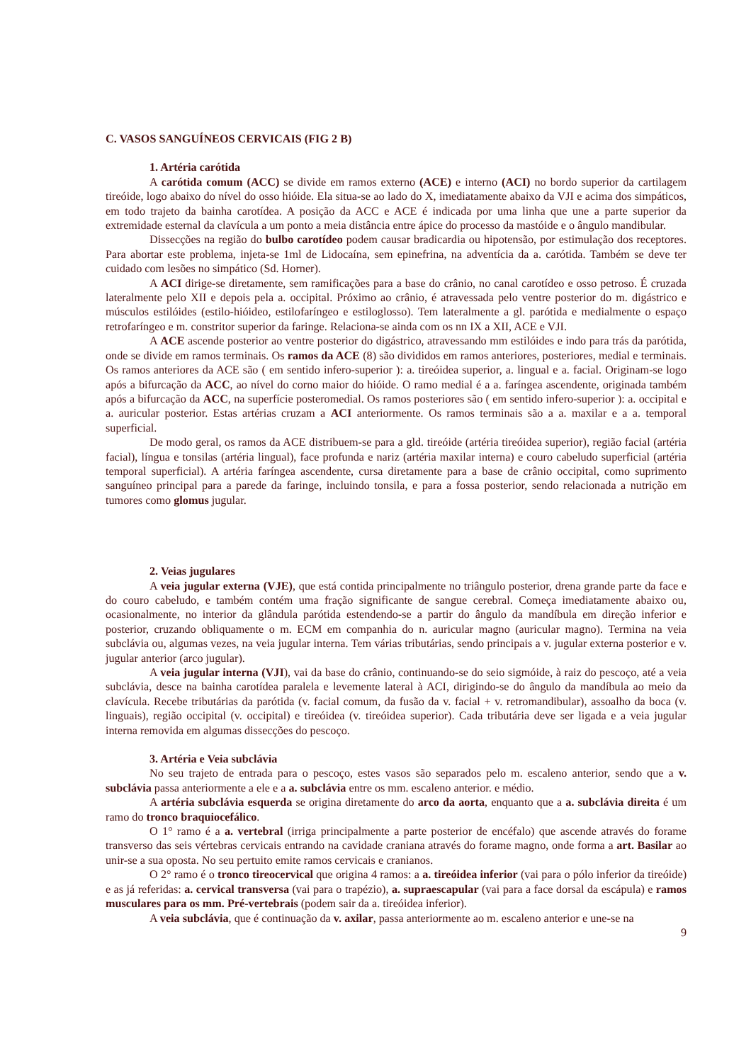C. VASOS SANGUÍNEOS CERVICAIS (FIG 2 B)
1. Artéria carótida
A carótida comum (ACC) se divide em ramos externo (ACE) e interno (ACI) no bordo superior da cartilagem tireóide, logo abaixo do nível do osso hióide. Ela situa-se ao lado do X, imediatamente abaixo da VJI e acima dos simpáticos, em todo trajeto da bainha carotídea. A posição da ACC e ACE é indicada por uma linha que une a parte superior da extremidade esternal da clavícula a um ponto a meia distância entre ápice do processo da mastóide e o ângulo mandibular.
Dissecções na região do bulbo carotídeo podem causar bradicardia ou hipotensão, por estimulação dos receptores. Para abortar este problema, injeta-se 1ml de Lidocaína, sem epinefrina, na adventícia da a. carótida. Também se deve ter cuidado com lesões no simpático (Sd. Horner).
A ACI dirige-se diretamente, sem ramificações para a base do crânio, no canal carotídeo e osso petroso. É cruzada lateralmente pelo XII e depois pela a. occipital. Próximo ao crânio, é atravessada pelo ventre posterior do m. digástrico e músculos estilóides (estilo-hióideo, estilofaríngeo e estiloglosso). Tem lateralmente a gl. parótida e medialmente o espaço retrofaríngeo e m. constritor superior da faringe. Relaciona-se ainda com os nn IX a XII, ACE e VJI.
A ACE ascende posterior ao ventre posterior do digástrico, atravessando mm estilóides e indo para trás da parótida, onde se divide em ramos terminais. Os ramos da ACE (8) são divididos em ramos anteriores, posteriores, medial e terminais. Os ramos anteriores da ACE são ( em sentido infero-superior ): a. tireóidea superior, a. lingual e a. facial. Originam-se logo após a bifurcação da ACC, ao nível do corno maior do hióide. O ramo medial é a a. faríngea ascendente, originada também após a bifurcação da ACC, na superfície posteromedial. Os ramos posteriores são ( em sentido infero-superior ): a. occipital e a. auricular posterior. Estas artérias cruzam a ACI anteriormente. Os ramos terminais são a a. maxilar e a a. temporal superficial.
De modo geral, os ramos da ACE distribuem-se para a gld. tireóide (artéria tireóidea superior), região facial (artéria facial), língua e tonsilas (artéria lingual), face profunda e nariz (artéria maxilar interna) e couro cabeludo superficial (artéria temporal superficial). A artéria faríngea ascendente, cursa diretamente para a base de crânio occipital, como suprimento sanguíneo principal para a parede da faringe, incluindo tonsila, e para a fossa posterior, sendo relacionada a nutrição em tumores como glomus jugular.
2. Veias jugulares
A veia jugular externa (VJE), que está contida principalmente no triângulo posterior, drena grande parte da face e do couro cabeludo, e também contém uma fração significante de sangue cerebral. Começa imediatamente abaixo ou, ocasionalmente, no interior da glândula parótida estendendo-se a partir do ângulo da mandíbula em direção inferior e posterior, cruzando obliquamente o m. ECM em companhia do n. auricular magno (auricular magno). Termina na veia subclávia ou, algumas vezes, na veia jugular interna. Tem várias tributárias, sendo principais a v. jugular externa posterior e v. jugular anterior (arco jugular).
A veia jugular interna (VJI), vai da base do crânio, continuando-se do seio sigmóide, à raiz do pescoço, até a veia subclávia, desce na bainha carotídea paralela e levemente lateral à ACI, dirigindo-se do ângulo da mandíbula ao meio da clavícula. Recebe tributárias da parótida (v. facial comum, da fusão da v. facial + v. retromandibular), assoalho da boca (v. linguais), região occipital (v. occipital) e tireóidea (v. tireóidea superior). Cada tributária deve ser ligada e a veia jugular interna removida em algumas dissecções do pescoço.
3. Artéria e Veia subclávia
No seu trajeto de entrada para o pescoço, estes vasos são separados pelo m. escaleno anterior, sendo que a v. subclávia passa anteriormente a ele e a a. subclávia entre os mm. escaleno anterior. e médio.
A artéria subclávia esquerda se origina diretamente do arco da aorta, enquanto que a a. subclávia direita é um ramo do tronco braquiocefálico.
O 1° ramo é a a. vertebral (irriga principalmente a parte posterior de encéfalo) que ascende através do forame transverso das seis vértebras cervicais entrando na cavidade craniana através do forame magno, onde forma a art. Basilar ao unir-se a sua oposta. No seu pertuito emite ramos cervicais e cranianos.
O 2° ramo é o tronco tireocervical que origina 4 ramos: a a. tireóidea inferior (vai para o pólo inferior da tireóide) e as já referidas: a. cervical transversa (vai para o trapézio), a. supraescapular (vai para a face dorsal da escápula) e ramos musculares para os mm. Pré-vertebrais (podem sair da a. tireóidea inferior).
A veia subclávia, que é continuação da v. axilar, passa anteriormente ao m. escaleno anterior e une-se na
9